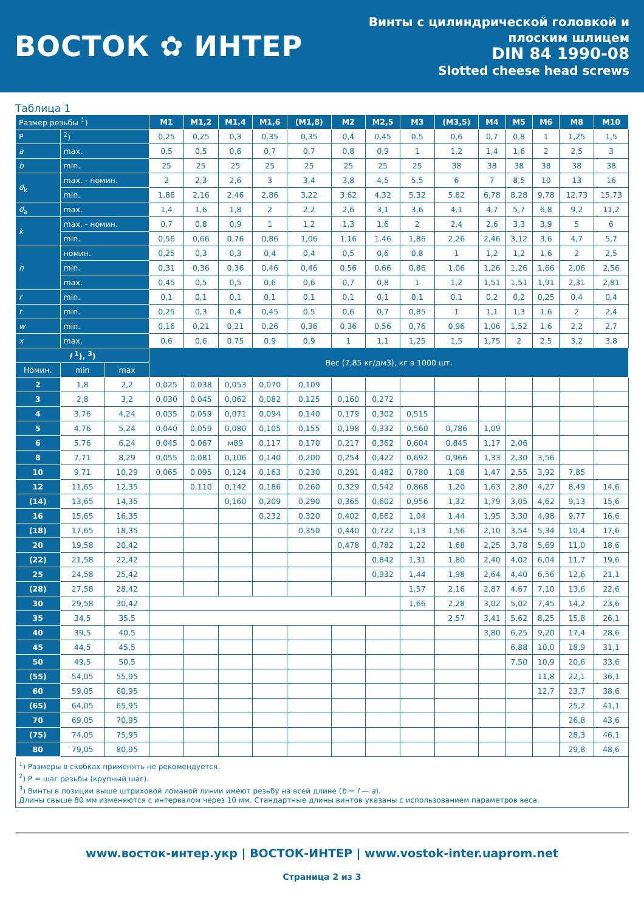ВОСТОК ✿ ИНТЕР
Винты с цилиндрической головкой и
плоским шлицем
DIN 84 1990-08
Slotted cheese head screws
Таблица 1
| Размер резьбы <sup>1</sup>) | | | M1 | M1,2 | M1,4 | M1,6 | (M1,8) | M2 | M2,5 | M3 | (M3,5) | M4 | M5 | M6 | M8 | M10 |
| P | <sup>2</sup>) | | 0,25 | 0,25 | 0,3 | 0,35 | 0,35 | 0,4 | 0,45 | 0,5 | 0,6 | 0,7 | 0,8 | 1 | 1,25 | 1,5 |
| a | max. | | 0,5 | 0,5 | 0,6 | 0,7 | 0,7 | 0,8 | 0,9 | 1 | 1,2 | 1,4 | 1,6 | 2 | 2,5 | 3 |
| b | min. | | 25 | 25 | 25 | 25 | 25 | 25 | 25 | 25 | 38 | 38 | 38 | 38 | 38 | 38 |
| d<sub>k</sub> | max. - номин. | | 2 | 2,3 | 2,6 | 3 | 3,4 | 3,8 | 4,5 | 5,5 | 6 | 7 | 8,5 | 10 | 13 | 16 |
| | min. | | 1,86 | 2,16 | 2,46 | 2,86 | 3,22 | 3,62 | 4,32 | 5,32 | 5,82 | 6,78 | 8,28 | 9,78 | 12,73 | 15,73 |
| d<sub>a</sub> | max. | | 1,4 | 1,6 | 1,8 | 2 | 2,2 | 2,6 | 3,1 | 3,6 | 4,1 | 4,7 | 5,7 | 6,8 | 9,2 | 11,2 |
| k | max. - номин. | | 0,7 | 0,8 | 0,9 | 1 | 1,2 | 1,3 | 1,6 | 2 | 2,4 | 2,6 | 3,3 | 3,9 | 5 | 6 |
| | min. | | 0,56 | 0,66 | 0,76 | 0,86 | 1,06 | 1,16 | 1,46 | 1,86 | 2,26 | 2,46 | 3,12 | 3,6 | 4,7 | 5,7 |
| n | номин. | | 0,25 | 0,3 | 0,3 | 0,4 | 0,4 | 0,5 | 0,6 | 0,8 | 1 | 1,2 | 1,2 | 1,6 | 2 | 2,5 |
| | min. | | 0,31 | 0,36 | 0,36 | 0,46 | 0,46 | 0,56 | 0,66 | 0,86 | 1,06 | 1,26 | 1,26 | 1,66 | 2,06 | 2,56 |
| | max. | | 0,45 | 0,5 | 0,5 | 0,6 | 0,6 | 0,7 | 0,8 | 1 | 1,2 | 1,51 | 1,51 | 1,91 | 2,31 | 2,81 |
| r | min. | | 0,1 | 0,1 | 0,1 | 0,1 | 0,1 | 0,1 | 0,1 | 0,1 | 0,1 | 0,2 | 0,2 | 0,25 | 0,4 | 0,4 |
| t | min. | | 0,25 | 0,3 | 0,4 | 0,45 | 0,5 | 0,6 | 0,7 | 0,85 | 1 | 1,1 | 1,3 | 1,6 | 2 | 2,4 |
| w | min. | | 0,16 | 0,21 | 0,21 | 0,26 | 0,36 | 0,36 | 0,56 | 0,76 | 0,96 | 1,06 | 1,52 | 1,6 | 2,2 | 2,7 |
| x | max. | | 0,6 | 0,6 | 0,75 | 0,9 | 0,9 | 1 | 1,1 | 1,25 | 1,5 | 1,75 | 2 | 2,5 | 3,2 | 3,8 |
| l <sup>1</sup>), <sup>3</sup>) | | | Вес (7,85 кг/дм3), кг в 1000 шт. | | | | | | | | | | | | | |
| Номин. | min | max | | | | | | | | | | | | | | |
| 2 | 1,8 | 2,2 | 0,025 | 0,038 | 0,053 | 0,070 | 0,109 | | | | | | | | | |
| 3 | 2,8 | 3,2 | 0,030 | 0,045 | 0,062 | 0,082 | 0,125 | 0,160 | 0,272 | | | | | | | |
| 4 | 3,76 | 4,24 | 0,035 | 0,059 | 0,071 | 0,094 | 0,140 | 0,179 | 0,302 | 0,515 | | | | | | |
| 5 | 4,76 | 5,24 | 0,040 | 0,059 | 0,080 | 0,105 | 0,155 | 0,198 | 0,332 | 0,560 | 0,786 | 1,09 | | | | |
| 6 | 5,76 | 6,24 | 0,045 | 0,067 | м89 | 0,117 | 0,170 | 0,217 | 0,362 | 0,604 | 0,845 | 1,17 | 2,06 | | | |
| 8 | 7,71 | 8,29 | 0,055 | 0,081 | 0,106 | 0,140 | 0,200 | 0,254 | 0,422 | 0,692 | 0,966 | 1,33 | 2,30 | 3,56 | | |
| 10 | 9,71 | 10,29 | 0,065 | 0,095 | 0,124 | 0,163 | 0,230 | 0,291 | 0,482 | 0,780 | 1,08 | 1,47 | 2,55 | 3,92 | 7,85 | |
| 12 | 11,65 | 12,35 | | 0,110 | 0,142 | 0,186 | 0,260 | 0,329 | 0,542 | 0,868 | 1,20 | 1,63 | 2,80 | 4,27 | 8,49 | 14,6 |
| (14) | 13,65 | 14,35 | | | 0,160 | 0,209 | 0,290 | 0,365 | 0,602 | 0,956 | 1,32 | 1,79 | 3,05 | 4,62 | 9,13 | 15,6 |
| 16 | 15,65 | 16,35 | | | | 0,232 | 0,320 | 0,402 | 0,662 | 1,04 | 1,44 | 1,95 | 3,30 | 4,98 | 9,77 | 16,6 |
| (18) | 17,65 | 18,35 | | | | | 0,350 | 0,440 | 0,722 | 1,13 | 1,56 | 2,10 | 3,54 | 5,34 | 10,4 | 17,6 |
| 20 | 19,58 | 20,42 | | | | | | 0,478 | 0,782 | 1,22 | 1,68 | 2,25 | 3,78 | 5,69 | 11,0 | 18,6 |
| (22) | 21,58 | 22,42 | | | | | | | 0,842 | 1,31 | 1,80 | 2,40 | 4,02 | 6,04 | 11,7 | 19,6 |
| 25 | 24,58 | 25,42 | | | | | | | 0,932 | 1,44 | 1,98 | 2,64 | 4,40 | 6,56 | 12,6 | 21,1 |
| (28) | 27,58 | 28,42 | | | | | | | | 1,57 | 2,16 | 2,87 | 4,67 | 7,10 | 13,6 | 22,6 |
| 30 | 29,58 | 30,42 | | | | | | | | 1,66 | 2,28 | 3,02 | 5,02 | 7,45 | 14,2 | 23,6 |
| 35 | 34,5 | 35,5 | | | | | | | | | 2,57 | 3,41 | 5,62 | 8,25 | 15,8 | 26,1 |
| 40 | 39,5 | 40,5 | | | | | | | | | | 3,80 | 6,25 | 9,20 | 17,4 | 28,6 |
| 45 | 44,5 | 45,5 | | | | | | | | | | | 6,88 | 10,0 | 18,9 | 31,1 |
| 50 | 49,5 | 50,5 | | | | | | | | | | | 7,50 | 10,9 | 20,6 | 33,6 |
| (55) | 54,05 | 55,95 | | | | | | | | | | | | 11,8 | 22,1 | 36,1 |
| 60 | 59,05 | 60,95 | | | | | | | | | | | | 12,7 | 23,7 | 38,6 |
| (65) | 64,05 | 65,95 | | | | | | | | | | | | | 25,2 | 41,1 |
| 70 | 69,05 | 70,95 | | | | | | | | | | | | | 26,8 | 43,6 |
| (75) | 74,05 | 75,95 | | | | | | | | | | | | | 28,3 | 46,1 |
| 80 | 79,05 | 80,95 | | | | | | | | | | | | | 29,8 | 48,6 |
<sup>1</sup>) Размеры в скобках применять не рекомендуется.
<sup>2</sup>) P = шаг резьбы (крупный шаг).
<sup>3</sup>) Винты в позиции выше штриховой ломаной линии имеют резьбу на всей длине (b = l — a).
Длины свыше 80 мм изменяются с интервалом через 10 мм. Стандартные длины винтов указаны с использованием параметров веса.
www.восток-интер.укр | ВОСТОК-ИНТЕР | www.vostok-inter.uaprom.net
Страница 2 из 3